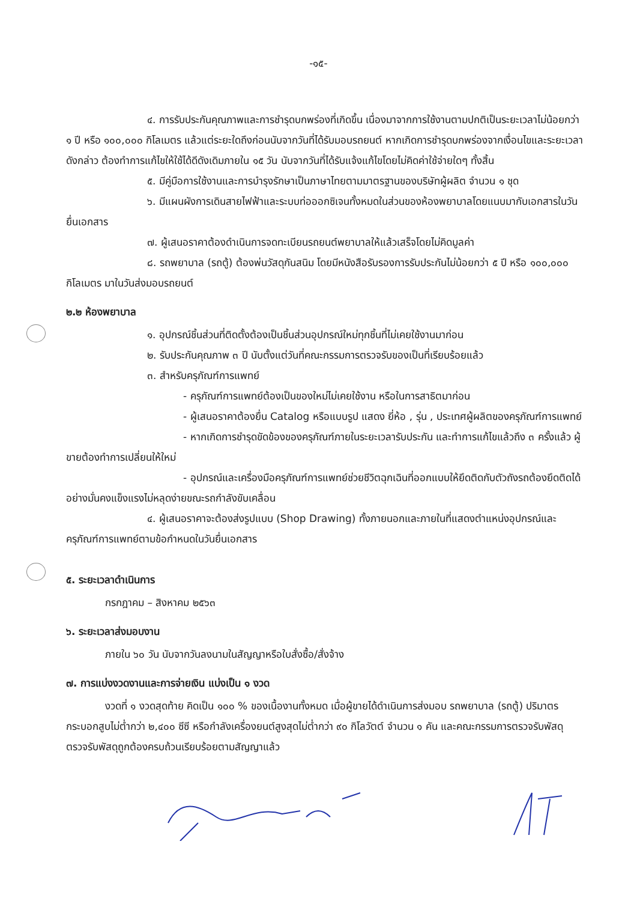-๑๕-
๔. การรับประกันคุณภาพและการชำรุดบกพร่องที่เกิดขึ้น เนื่องมาจากการใช้งานตามปกติเป็นระยะเวลาไม่น้อยกว่า ๑ ปี หรือ ๑๐๐,๐๐๐ กิโลเมตร แล้วแต่ระยะใดถึงก่อนนับจากวันที่ได้รับมอบรถยนต์ หากเกิดการชำรุดบกพร่องจากเงื่อนไขและระยะเวลาดังกล่าว ต้องทำการแก้ไขให้ใช้ได้ดีดังเดิมภายใน ๑๕ วัน นับจากวันที่ได้รับแจ้งแก้ไขโดยไม่คิดค่าใช้จ่ายใดๆ ทั้งสิ้น
๕. มีคู่มือการใช้งานและการบำรุงรักษาเป็นภาษาไทยตามมาตรฐานของบริษัทผู้ผลิต จำนวน ๑ ชุด
๖. มีแผนผังการเดินสายไฟฟ้าและระบบท่อออกซิเจนทั้งหมดในส่วนของห้องพยาบาลโดยแนบมากับเอกสารในวันยื่นเอกสาร
๗. ผู้เสนอราคาต้องดำเนินการจดทะเบียนรถยนต์พยาบาลให้แล้วเสร็จโดยไม่คิดมูลค่า
๘. รถพยาบาล (รถตู้) ต้องพ่นวัสดุกันสนิม โดยมีหนังสือรับรองการรับประกันไม่น้อยกว่า ๕ ปี หรือ ๑๐๐,๐๐๐ กิโลเมตร มาในวันส่งมอบรถยนต์
๒.๒ ห้องพยาบาล
๑. อุปกรณ์ชิ้นส่วนที่ติดตั้งต้องเป็นชิ้นส่วนอุปกรณ์ใหม่ทุกชิ้นที่ไม่เคยใช้งานมาก่อน
๒. รับประกันคุณภาพ ๓ ปี นับตั้งแต่วันที่คณะกรรมการตรวจรับของเป็นที่เรียบร้อยแล้ว
๓. สำหรับครุภัณฑ์การแพทย์
- ครุภัณฑ์การแพทย์ต้องเป็นของใหม่ไม่เคยใช้งาน หรือในการสาธิตมาก่อน
- ผู้เสนอราคาต้องยื่น Catalog หรือแบบรูป แสดง ยี่ห้อ , รุ่น , ประเทศผู้ผลิตของครุภัณฑ์การแพทย์
- หากเกิดการชำรุดขัดข้องของครุภัณฑ์ภายในระยะเวลารับประกัน และทำการแก้ไขแล้วถึง ๓ ครั้งแล้ว ผู้ขายต้องทำการเปลี่ยนให้ใหม่
- อุปกรณ์และเครื่องมือครุภัณฑ์การแพทย์ช่วยชีวิตฉุกเฉินที่ออกแบบให้ยึดติดกับตัวถังรถต้องยึดติดได้อย่างมั่นคงแข็งแรงไม่หลุดง่ายขณะรถกำลังขับเคลื่อน
๔. ผู้เสนอราคาจะต้องส่งรูปแบบ (Shop Drawing) ทั้งภายนอกและภายในที่แสดงตำแหน่งอุปกรณ์และครุภัณฑ์การแพทย์ตามข้อกำหนดในวันยื่นเอกสาร
๕. ระยะเวลาดำเนินการ
กรกฎาคม – สิงหาคม ๒๕๖๓
๖. ระยะเวลาส่งมอบงาน
ภายใน ๖๐ วัน นับจากวันลงนามในสัญญาหรือใบสั่งซื้อ/สั่งจ้าง
๗. การแบ่งงวดงานและการจ่ายเงิน แบ่งเป็น ๑ งวด
งวดที่ ๑ งวดสุดท้าย คิดเป็น ๑๐๐ % ของเนื้องานทั้งหมด เมื่อผู้ขายได้ดำเนินการส่งมอบ รถพยาบาล (รถตู้) ปริมาตรกระบอกสูบไม่ต่ำกว่า ๒,๔๐๐ ซีซี หรือกำลังเครื่องยนต์สูงสุดไม่ต่ำกว่า ๙๐ กิโลวัตต์ จำนวน ๑ คัน และคณะกรรมการตรวจรับพัสดุ ตรวจรับพัสดุถูกต้องครบถ้วนเรียบร้อยตามสัญญาแล้ว